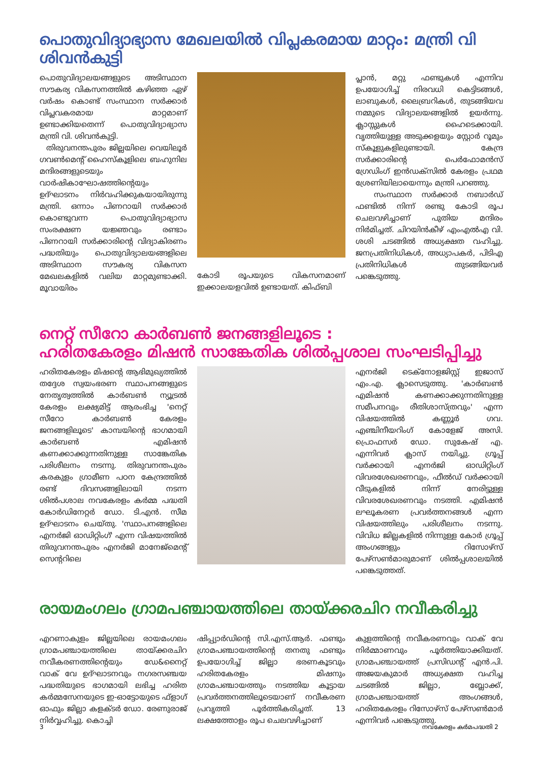പൊതുവിദ്യാഭ്യാസ മേഖലയിൽ വിപ്ലകരമായ മാറ്റം: മന്ത്രി വി ശിവൻകുട്ടി
പൊതുവിദ്യാലയങ്ങളുടെ അടിസ്ഥാന സൗകര്യ വികസനത്തിൽ കഴിഞ്ഞ ഏഴ് വർഷം കൊണ്ട് സംസ്ഥാന സർക്കാർ വിപ്ലവകരമായ മാറ്റമാണ് ഉണ്ടാക്കിയതെന്ന് പൊതുവിദ്യാഭ്യാസ മന്ത്രി വി. ശിവൻകുട്ടി.
തിരുവനന്തപുരം ജില്ലയിലെ വെയിലൂർ ഗവൺമെന്റ് ഹൈസ്കൂളിലെ ബഹുനില മന്ദിരങ്ങളുടെയും വാർഷികാഘോഷത്തിന്റെയും ഉദ്ഘാടനം നിർവഹിക്കുകയായിരുന്നു മന്ത്രി. ഒന്നാം പിണറായി സർക്കാർ കൊണ്ടുവന്ന പൊതുവിദ്യാഭ്യാസ സംരക്ഷണ യജ്ഞവും രണ്ടാം പിണറായി സർക്കാരിന്റെ വിദ്യാകിരണം പദ്ധതിയും പൊതുവിദ്യാലയങ്ങളിലെ അടിസ്ഥാന സൗകര്യ വികസന മേഖലകളിൽ വലിയ മാറ്റമുണ്ടാക്കി. മൂവായിരം
കോടി രൂപയുടെ വികസനമാണ് ഇക്കാലയളവിൽ ഉണ്ടായത്. കിഫ്ബി
പ്ലാൻ, മറ്റു ഫണ്ടുകൾ എന്നിവ ഉപയോഗിച്ച് നിരവധി കെട്ടിടങ്ങൾ, ലാബുകൾ, ലൈബ്രറികൾ, തുടങ്ങിയവ നമ്മുടെ വിദ്യാലയങ്ങളിൽ ഉയർന്നു. ക്ലാസ്സുകൾ ഹൈടെക്കായി. വൃത്തിയുള്ള അടുക്കളയും സ്റ്റോർ റൂമും സ്കൂളുകളിലുണ്ടായി. കേന്ദ്ര സർക്കാരിന്റെ പെർഫോമൻസ് ഗ്രേഡിംഗ് ഇൻഡക്സിൽ കേരളം പ്രഥമ ശ്രേണിയിലായെന്നും മന്ത്രി പറഞ്ഞു.
സംസ്ഥാന സർക്കാർ നബാർഡ് ഫണ്ടിൽ നിന്ന് രണ്ടു കോടി രൂപ ചെലവഴിച്ചാണ് പുതിയ മന്ദിരം നിർമിച്ചത്. ചിറയിൻകീഴ് എംഎൽഎ വി. ശശി ചടങ്ങിൽ അധ്യക്ഷത വഹിച്ചു. ജനപ്രതിനിധികൾ, അധ്യാപകർ, പിടിഎ പ്രതിനിധികൾ തുടങ്ങിയവർ പങ്കെടുത്തു.
നെറ്റ് സീറോ കാർബൺ ജനങ്ങളിലൂടെ :
ഹരിതകേരളം മിഷൻ സാങ്കേതിക ശിൽപ്പശാല സംഘടിപ്പിച്ചു
ഹരിതകേരളം മിഷന്റെ ആഭിമുഖ്യത്തിൽ തദ്ദേശ സ്വയംഭരണ സ്ഥാപനങ്ങളുടെ നേതൃത്വത്തിൽ കാർബൺ ന്യൂട്രൽ കേരളം ലക്ഷ്യമിട്ട് ആരംഭിച്ച 'നെറ്റ് സീറോ കാർബൺ കേരളം ജനങ്ങളിലൂടെ' കാമ്പയിന്റെ ഭാഗമായി കാർബൺ എമിഷൻ കണക്കാക്കുന്നതിനുള്ള സാങ്കേതിക പരിശീലനം നടന്നു. തിരുവനന്തപുരം കരകുളം ഗ്രാമീണ പഠന കേന്ദ്രത്തിൽ രണ്ട് ദിവസങ്ങളിലായി നടന്ന ശിൽപശാല നവകേരളം കർമ്മ പദ്ധതി കോർഡിനേറ്റർ ഡോ. ടി.എൻ. സീമ ഉദ്ഘാടനം ചെയ്തു. 'സ്ഥാപനങ്ങളിലെ എനർജി ഓഡിറ്റിംഗ്' എന്ന വിഷയത്തിൽ തിരുവനന്തപുരം എനർജി മാനേജ്മെന്റ് സെന്ററിലെ
എനർജി ടെക്നോളജിസ്റ്റ് ഇജാസ് എം.എ. ക്ലാസെടുത്തു. 'കാർബൺ എമിഷൻ കണക്കാക്കുന്നതിനുള്ള സമീപനവും രീതിശാസ്ത്രവും' എന്ന വിഷയത്തിൽ കണ്ണൂർ ഗവ. എഞ്ചിനീയറിംഗ് കോളേജ് അസി. പ്രൊഫസർ ഡോ. സുകേഷ് എ. എന്നിവർ ക്ലാസ് നയിച്ചു. ഗ്രൂപ്പ് വർക്കായി എനർജി ഓഡിറ്റിംഗ് വിവരശേഖരണവും, ഫീൽഡ് വർക്കായി വീടുകളിൽ നിന്ന് നേരിട്ടുള്ള വിവരശേഖരണവും നടത്തി. എമിഷൻ ലഘൂകരണ പ്രവർത്തനങ്ങൾ എന്ന വിഷയത്തിലും പരിശീലനം നടന്നു. വിവിധ ജില്ലകളിൽ നിന്നുള്ള കോർ ഗ്രൂപ്പ് അംഗങ്ങളും റിസോഴ്സ് പേഴ്സൺമാരുമാണ് ശിൽപ്പശാലയിൽ പങ്കെടുത്തത്.
രായമംഗലം ഗ്രാമപഞ്ചായത്തിലെ തായ്ക്കരചിറ നവീകരിച്ചു
എറണാകുളം ജില്ലയിലെ രായമംഗലം ഗ്രാമപഞ്ചായത്തിലെ തായ്ക്കരചിറ നവീകരണത്തിന്റെയും ഡേ&നൈറ്റ് വാക് വേ ഉദ്ഘാടനവും നഗരസഞ്ചയ പദ്ധതിയുടെ ഭാഗമായി ലഭിച്ച ഹരിത കർമ്മസേനയുടെ ഇ-ഓട്ടോയുടെ ഫ്ളാഗ് ഓഫും ജില്ലാ കളക്ടർ ഡോ. രേണുരാജ് നിർവ്വഹിച്ചു. കൊച്ചി
ഷിപ്പ്യാർഡിന്റെ സി.എസ്.ആർ. ഫണ്ടും ഗ്രാമപഞ്ചായത്തിന്റെ തനതു ഫണ്ടും ഉപയോഗിച്ച് ജില്ലാ ഭരണകൂടവും ഹരിതകേരളം മിഷനും ഗ്രാമപഞ്ചായത്തും നടത്തിയ കൂട്ടായ പ്രവർത്തനത്തിലൂടെയാണ് നവീകരണ പ്രവൃത്തി പൂർത്തികരിച്ചത്. 13 ലക്ഷത്തോളം രൂപ ചെലവഴിച്ചാണ്
കുളത്തിന്റെ നവീകരണവും വാക് വേ നിർമ്മാണവും പൂർത്തിയാക്കിയത്. ഗ്രാമപഞ്ചായത്ത് പ്രസിഡന്റ് എൻ.പി. അജയകുമാർ അധ്യക്ഷത വഹിച്ച ചടങ്ങിൽ ജില്ലാ, ബ്ലോക്ക്, ഗ്രാമപഞ്ചായത്ത് അംഗങ്ങൾ, ഹരിതകേരളം റിസോഴ്സ് പേഴ്സൺമാർ എന്നിവർ പങ്കെടുത്തു.
3 നവകേരളം കർമപദ്ധതി 2